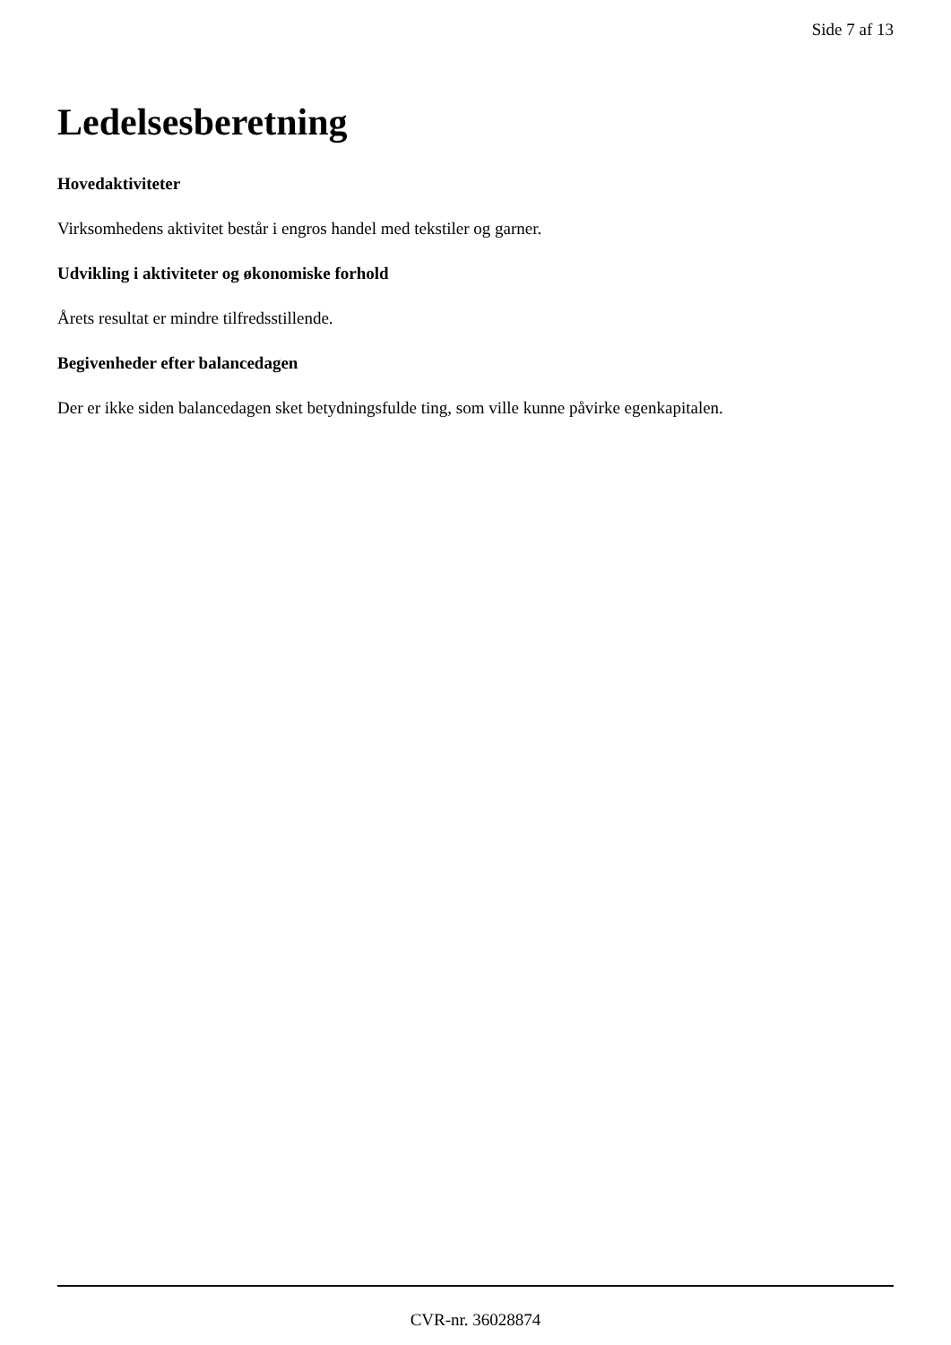Side 7 af 13
Ledelsesberetning
Hovedaktiviteter
Virksomhedens aktivitet består i engros handel med tekstiler og garner.
Udvikling i aktiviteter og økonomiske forhold
Årets resultat er mindre tilfredsstillende.
Begivenheder efter balancedagen
Der er ikke siden balancedagen sket betydningsfulde ting, som ville kunne påvirke egenkapitalen.
CVR-nr. 36028874